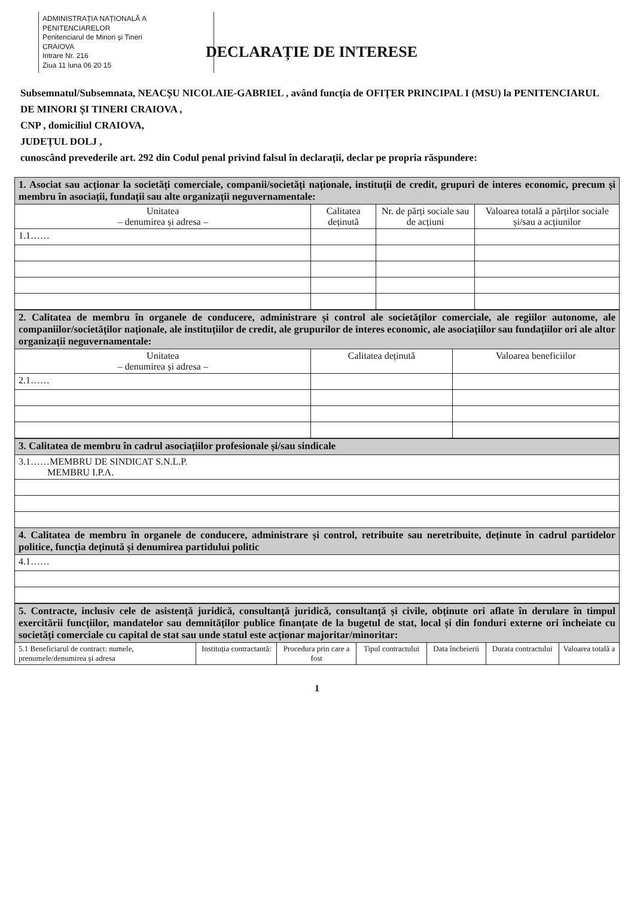ADMINISTRAȚIA NAȚIONALĂ A PENITENCIARELOR
Penitenciarul de Minori și Tineri
CRAIOVA
Intrare Nr. 216
Ziua 11 luna 06 20 15
DECLARAȚIE DE INTERESE
Subsemnatul/Subsemnata, NEACȘU NICOLAIE-GABRIEL , având funcția de OFIȚER PRINCIPAL I (MSU) la PENITENCIARUL DE MINORI ȘI TINERI CRAIOVA ,
CNP , domiciliul CRAIOVA,
JUDEȚUL DOLJ ,
cunoscând prevederile art. 292 din Codul penal privind falsul în declarații, declar pe propria răspundere:
| 1. Asociat sau acționar la societăți comerciale, companii/societăți naționale, instituții de credit, grupuri de interes economic, precum și membru în asociații, fundații sau alte organizații neguvernamentale: | | | |
| Unitatea – denumirea și adresa – | Calitatea deținută | Nr. de părți sociale sau de acțiuni | Valoarea totală a părților sociale și/sau a acțiunilor |
| 1.1…… | | | |
| 2. Calitatea de membru în organele de conducere, administrare și control ale societăților comerciale, ale regiilor autonome, ale companiilor/societăților naționale, ale instituțiilor de credit, ale grupurilor de interes economic, ale asociațiilor sau fundațiilor ori ale altor organizații neguvernamentale: | | |
| Unitatea – denumirea și adresa – | Calitatea deținută | Valoarea beneficiilor |
| 2.1…… | | |
| 3. Calitatea de membru în cadrul asociațiilor profesionale și/sau sindicale |
| 3.1……MEMBRU DE SINDICAT S.N.L.P. MEMBRU I.P.A. |
| 4. Calitatea de membru în organele de conducere, administrare și control, retribuite sau neretribuite, deținute în cadrul partidelor politice, funcția deținută și denumirea partidului politic |
| 4.1…… |
| 5. Contracte, inclusiv cele de asistență juridică, consultanță juridică, consultanță și civile, obținute ori aflate în derulare în timpul exercitării funcțiilor, mandatelor sau demnităților publice finanțate de la bugetul de stat, local și din fonduri externe ori încheiate cu societăți comerciale cu capital de stat sau unde statul este acționar majoritar/minoritar: | | | | | | |
| 5.1 Beneficiarul de contract: numele, prenumele/denumirea și adresa | Instituția contractantă: | Procedura prin care a fost | Tipul contractului | Data încheierii | Durata contractului | Valoarea totală a |
1